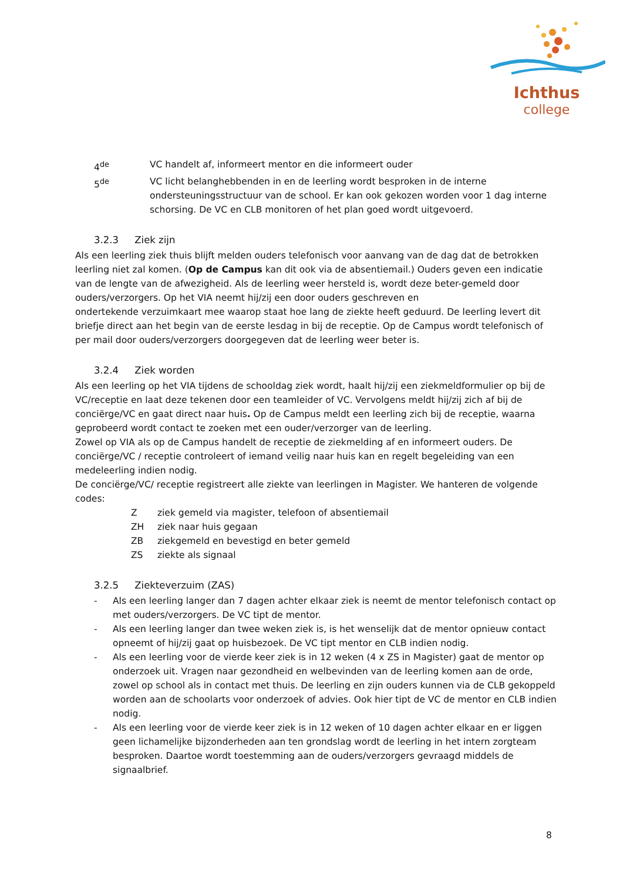Ichthus
college
4<sup>de</sup> VC handelt af, informeert mentor en die informeert ouder
5<sup>de</sup> VC licht belanghebbenden in en de leerling wordt besproken in de interne ondersteuningsstructuur van de school. Er kan ook gekozen worden voor 1 dag interne schorsing. De VC en CLB monitoren of het plan goed wordt uitgevoerd.
3.2.3 Ziek zijn
Als een leerling ziek thuis blijft melden ouders telefonisch voor aanvang van de dag dat de betrokken leerling niet zal komen. (Op de Campus kan dit ook via de absentiemail.) Ouders geven een indicatie van de lengte van de afwezigheid. Als de leerling weer hersteld is, wordt deze beter-gemeld door ouders/verzorgers. Op het VIA neemt hij/zij een door ouders geschreven en
ondertekende verzuimkaart mee waarop staat hoe lang de ziekte heeft geduurd. De leerling levert dit briefje direct aan het begin van de eerste lesdag in bij de receptie. Op de Campus wordt telefonisch of per mail door ouders/verzorgers doorgegeven dat de leerling weer beter is.
3.2.4 Ziek worden
Als een leerling op het VIA tijdens de schooldag ziek wordt, haalt hij/zij een ziekmeldformulier op bij de VC/receptie en laat deze tekenen door een teamleider of VC. Vervolgens meldt hij/zij zich af bij de conciërge/VC en gaat direct naar huis. Op de Campus meldt een leerling zich bij de receptie, waarna geprobeerd wordt contact te zoeken met een ouder/verzorger van de leerling.
Zowel op VIA als op de Campus handelt de receptie de ziekmelding af en informeert ouders. De conciërge/VC / receptie controleert of iemand veilig naar huis kan en regelt begeleiding van een medeleerling indien nodig.
De conciërge/VC/ receptie registreert alle ziekte van leerlingen in Magister. We hanteren de volgende codes:
Z ziek gemeld via magister, telefoon of absentiemail
ZH ziek naar huis gegaan
ZB ziekgemeld en bevestigd en beter gemeld
ZS ziekte als signaal
3.2.5 Ziekteverzuim (ZAS)
- Als een leerling langer dan 7 dagen achter elkaar ziek is neemt de mentor telefonisch contact op met ouders/verzorgers. De VC tipt de mentor.
- Als een leerling langer dan twee weken ziek is, is het wenselijk dat de mentor opnieuw contact opneemt of hij/zij gaat op huisbezoek. De VC tipt mentor en CLB indien nodig.
- Als een leerling voor de vierde keer ziek is in 12 weken (4 x ZS in Magister) gaat de mentor op onderzoek uit. Vragen naar gezondheid en welbevinden van de leerling komen aan de orde, zowel op school als in contact met thuis. De leerling en zijn ouders kunnen via de CLB gekoppeld worden aan de schoolarts voor onderzoek of advies. Ook hier tipt de VC de mentor en CLB indien nodig.
- Als een leerling voor de vierde keer ziek is in 12 weken of 10 dagen achter elkaar en er liggen geen lichamelijke bijzonderheden aan ten grondslag wordt de leerling in het intern zorgteam besproken. Daartoe wordt toestemming aan de ouders/verzorgers gevraagd middels de signaalbrief.
8